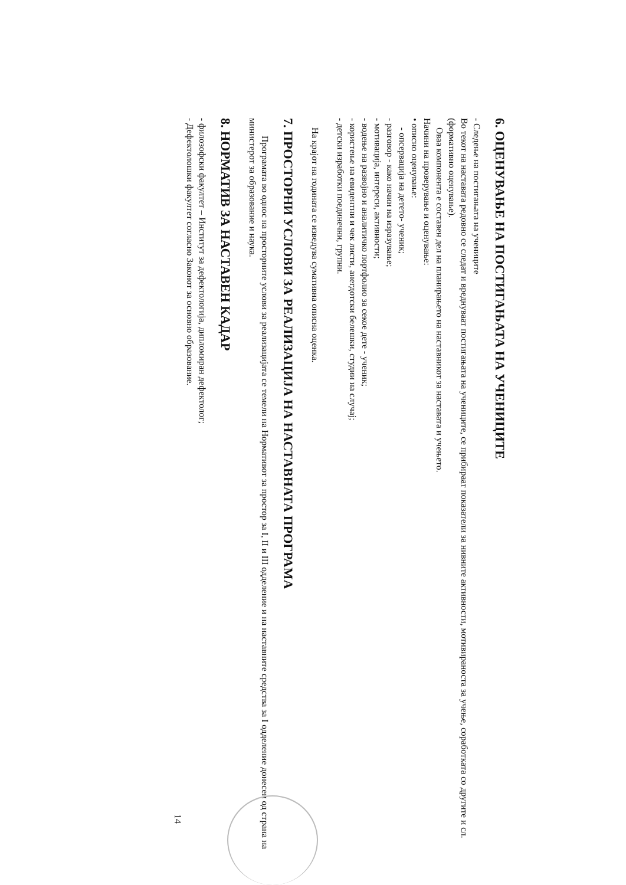6. ОЦЕНУВАЊЕ НА ПОСТИГАЊАТА НА УЧЕНИЦИТЕ
- Следење на постигањата на учениците
Во текот на наставата редовно се следат и вреднуваат постигањата на учениците, се прибираат показатели за нивните активности, мотивираноста за учење, соработката со другите и сл. (формативно оценување).
Оваа компонента е составен дел на планирањето на наставникот за наставата и учењето.
Начини на проверување и оценување:
• описно оценување:
- опсервација на детето- ученик;
- разговор - како начин на изразување;
- мотивација, интереси, активности;
- водење на развојно и аналитичко портфолио за секое дете - ученик;
- користење на евидентни и чек листи, анегдотски белешки, студии на случај;
- детски изработки поединечни, групни.
На крајот на годината се изведува сумативна описна оценка.
7. ПРОСТОРНИ УСЛОВИ ЗА РЕАЛИЗАЦИЈА НА НАСТАВНАТА ПРОГРАМА
Програмата во однос на просторните услови за реализацијата се темели на Нормативот за простор за I, II и III одделение и на наставните средства за I одделение донесен од страна на министерот за образование и наука.
8. НОРМАТИВ ЗА НАСТАВЕН КАДАР
- филозофски факултет – Институт за дефектологија, дипломиран дефектолог;
- Дефектолошки факултет согласно Законот за основно образование.
14